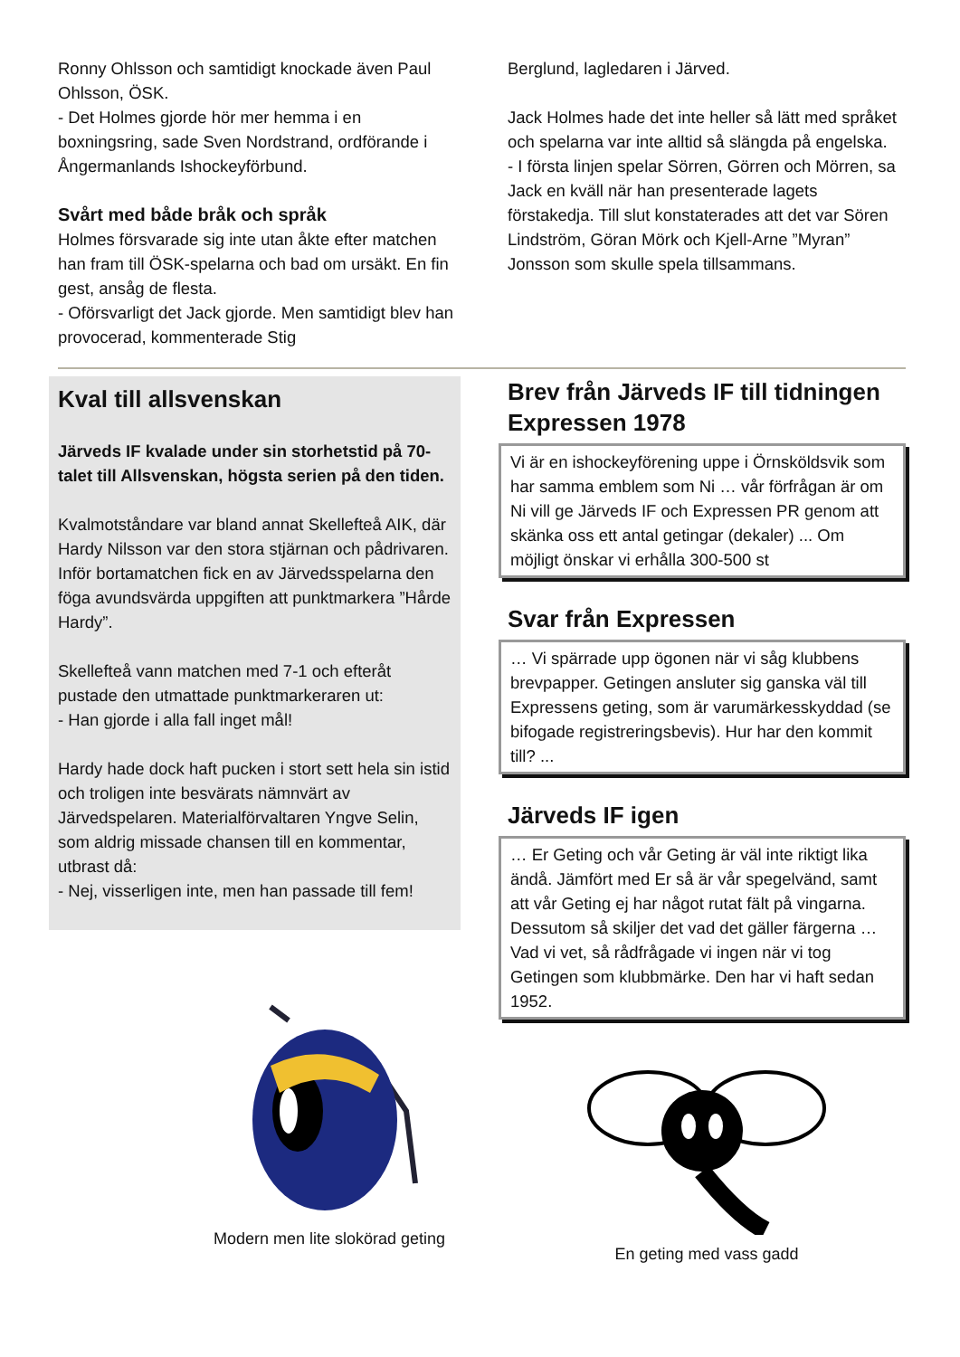Ronny Ohlsson och samtidigt knockade även Paul Ohlsson, ÖSK.
- Det Holmes gjorde hör mer hemma i en boxningsring, sade Sven Nordstrand, ordförande i Ångermanlands Ishockeyförbund.
Svårt med både bråk och språk
Holmes försvarade sig inte utan åkte efter matchen han fram till ÖSK-spelarna och bad om ursäkt. En fin gest, ansåg de flesta.
- Oförsvarligt det Jack gjorde. Men samtidigt blev han provocerad, kommenterade Stig
Berglund, lagledaren i Järved.
Jack Holmes hade det inte heller så lätt med språket och spelarna var inte alltid så slängda på engelska.
- I första linjen spelar Sörren, Görren och Mörren, sa Jack en kväll när han presenterade lagets förstakedja. Till slut konstaterades att det var Sören Lindström, Göran Mörk och Kjell-Arne ”Myran” Jonsson som skulle spela tillsammans.
Kval till allsvenskan
Järveds IF kvalade under sin storhetstid på 70-talet till Allsvenskan, högsta serien på den tiden.
Kvalmotståndare var bland annat Skellefteå AIK, där Hardy Nilsson var den stora stjärnan och pådrivaren. Inför bortamatchen fick en av Järvedsspelarna den föga avundsvärda uppgiften att punktmarkera ”Hårde Hardy”.
Skellefteå vann matchen med 7-1 och efteråt pustade den utmattade punktmarkeraren ut:
- Han gjorde i alla fall inget mål!
Hardy hade dock haft pucken i stort sett hela sin istid och troligen inte besvärats nämnvärt av Järvedspelaren. Materialförvaltaren Yngve Selin, som aldrig missade chansen till en kommentar, utbrast då:
- Nej, visserligen inte, men han passade till fem!
Modern men lite slokörad geting
Brev från Järveds IF till tidningen Expressen 1978
Vi är en ishockeyförening uppe i Örnsköldsvik som har samma emblem som Ni … vår förfrågan är om Ni vill ge Järveds IF och Expressen PR genom att skänka oss ett antal getingar (dekaler) ... Om möjligt önskar vi erhålla 300-500 st
Svar från Expressen
… Vi spärrade upp ögonen när vi såg klubbens brevpapper. Getingen ansluter sig ganska väl till Expressens geting, som är varumärkesskyddad (se bifogade registreringsbevis). Hur har den kommit till? ...
Järveds IF igen
… Er Geting och vår Geting är väl inte riktigt lika ändå. Jämfört med Er så är vår spegelvänd, samt att vår Geting ej har något rutat fält på vingarna. Dessutom så skiljer det vad det gäller färgerna … Vad vi vet, så rådfrågade vi ingen när vi tog Getingen som klubbmärke. Den har vi haft sedan 1952.
En geting med vass gadd